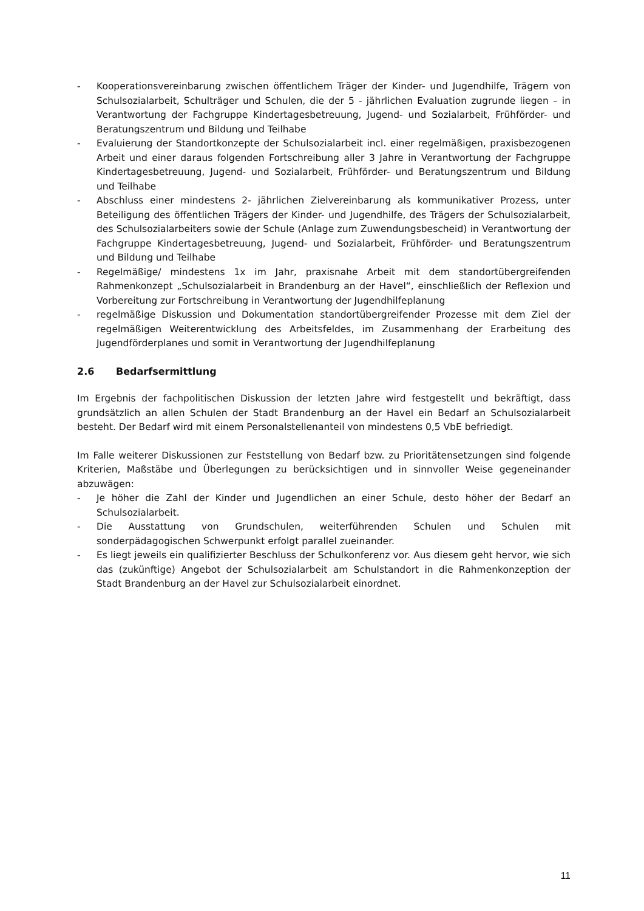- Kooperationsvereinbarung zwischen öffentlichem Träger der Kinder- und Jugendhilfe, Trägern von Schulsozialarbeit, Schulträger und Schulen, die der 5 - jährlichen Evaluation zugrunde liegen – in Verantwortung der Fachgruppe Kindertagesbetreuung, Jugend- und Sozialarbeit, Frühförder- und Beratungszentrum und Bildung und Teilhabe
- Evaluierung der Standortkonzepte der Schulsozialarbeit incl. einer regelmäßigen, praxisbezogenen Arbeit und einer daraus folgenden Fortschreibung aller 3 Jahre in Verantwortung der Fachgruppe Kindertagesbetreuung, Jugend- und Sozialarbeit, Frühförder- und Beratungszentrum und Bildung und Teilhabe
- Abschluss einer mindestens 2- jährlichen Zielvereinbarung als kommunikativer Prozess, unter Beteiligung des öffentlichen Trägers der Kinder- und Jugendhilfe, des Trägers der Schulsozialarbeit, des Schulsozialarbeiters sowie der Schule (Anlage zum Zuwendungsbescheid) in Verantwortung der Fachgruppe Kindertagesbetreuung, Jugend- und Sozialarbeit, Frühförder- und Beratungszentrum und Bildung und Teilhabe
- Regelmäßige/ mindestens 1x im Jahr, praxisnahe Arbeit mit dem standortübergreifenden Rahmenkonzept „Schulsozialarbeit in Brandenburg an der Havel“, einschließlich der Reflexion und Vorbereitung zur Fortschreibung in Verantwortung der Jugendhilfeplanung
- regelmäßige Diskussion und Dokumentation standortübergreifender Prozesse mit dem Ziel der regelmäßigen Weiterentwicklung des Arbeitsfeldes, im Zusammenhang der Erarbeitung des Jugendförderplanes und somit in Verantwortung der Jugendhilfeplanung
2.6 Bedarfsermittlung
Im Ergebnis der fachpolitischen Diskussion der letzten Jahre wird festgestellt und bekräftigt, dass grundsätzlich an allen Schulen der Stadt Brandenburg an der Havel ein Bedarf an Schulsozialarbeit besteht. Der Bedarf wird mit einem Personalstellenanteil von mindestens 0,5 VbE befriedigt.
Im Falle weiterer Diskussionen zur Feststellung von Bedarf bzw. zu Prioritätensetzungen sind folgende Kriterien, Maßstäbe und Überlegungen zu berücksichtigen und in sinnvoller Weise gegeneinander abzuwägen:
- Je höher die Zahl der Kinder und Jugendlichen an einer Schule, desto höher der Bedarf an Schulsozialarbeit.
- Die Ausstattung von Grundschulen, weiterführenden Schulen und Schulen mit sonderpädagogischen Schwerpunkt erfolgt parallel zueinander.
- Es liegt jeweils ein qualifizierter Beschluss der Schulkonferenz vor. Aus diesem geht hervor, wie sich das (zukünftige) Angebot der Schulsozialarbeit am Schulstandort in die Rahmenkonzeption der Stadt Brandenburg an der Havel zur Schulsozialarbeit einordnet.
11